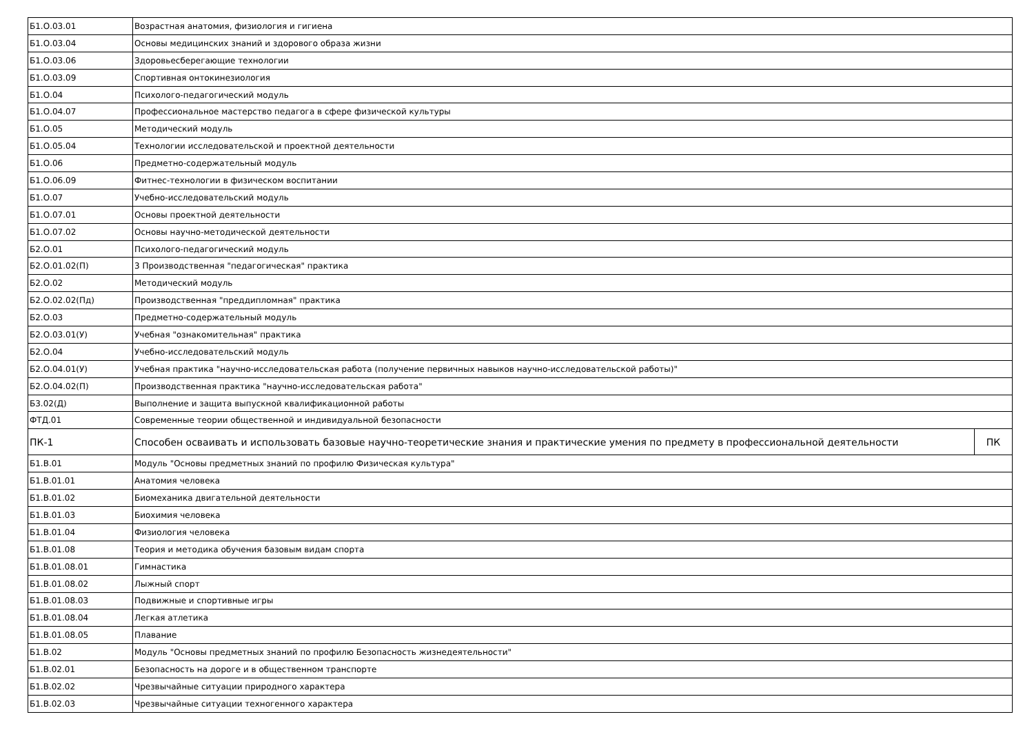| Б1.О.03.01 | Возрастная анатомия, физиология и гигиена | |
| Б1.О.03.04 | Основы медицинских знаний и здорового образа жизни | |
| Б1.О.03.06 | Здоровьесберегающие технологии | |
| Б1.О.03.09 | Спортивная онтокинезиология | |
| Б1.О.04 | Психолого-педагогический модуль | |
| Б1.О.04.07 | Профессиональное мастерство педагога в сфере физической культуры | |
| Б1.О.05 | Методический модуль | |
| Б1.О.05.04 | Технологии исследовательской и проектной деятельности | |
| Б1.О.06 | Предметно-содержательный модуль | |
| Б1.О.06.09 | Фитнес-технологии в физическом воспитании | |
| Б1.О.07 | Учебно-исследовательский модуль | |
| Б1.О.07.01 | Основы проектной деятельности | |
| Б1.О.07.02 | Основы научно-методической деятельности | |
| Б2.О.01 | Психолого-педагогический модуль | |
| Б2.О.01.02(П) | 3 Производственная "педагогическая" практика | |
| Б2.О.02 | Методический модуль | |
| Б2.О.02.02(Пд) | Производственная "преддипломная" практика | |
| Б2.О.03 | Предметно-содержательный модуль | |
| Б2.О.03.01(У) | Учебная "ознакомительная" практика | |
| Б2.О.04 | Учебно-исследовательский модуль | |
| Б2.О.04.01(У) | Учебная практика "научно-исследовательская работа (получение первичных навыков научно-исследовательской работы)" | |
| Б2.О.04.02(П) | Производственная практика "научно-исследовательская работа" | |
| Б3.02(Д) | Выполнение и защита выпускной квалификационной работы | |
| ФТД.01 | Современные теории общественной и индивидуальной безопасности | |
| ПК-1 | Способен осваивать и использовать базовые научно-теоретические знания и практические умения по предмету в профессиональной деятельности | ПК |
| Б1.В.01 | Модуль "Основы предметных знаний по профилю Физическая культура" | |
| Б1.В.01.01 | Анатомия человека | |
| Б1.В.01.02 | Биомеханика двигательной деятельности | |
| Б1.В.01.03 | Биохимия человека | |
| Б1.В.01.04 | Физиология человека | |
| Б1.В.01.08 | Теория и методика обучения базовым видам спорта | |
| Б1.В.01.08.01 | Гимнастика | |
| Б1.В.01.08.02 | Лыжный спорт | |
| Б1.В.01.08.03 | Подвижные и спортивные игры | |
| Б1.В.01.08.04 | Легкая атлетика | |
| Б1.В.01.08.05 | Плавание | |
| Б1.В.02 | Модуль "Основы предметных знаний по профилю Безопасность жизнедеятельности" | |
| Б1.В.02.01 | Безопасность на дороге и в общественном транспорте | |
| Б1.В.02.02 | Чрезвычайные ситуации природного характера | |
| Б1.В.02.03 | Чрезвычайные ситуации техногенного характера | |